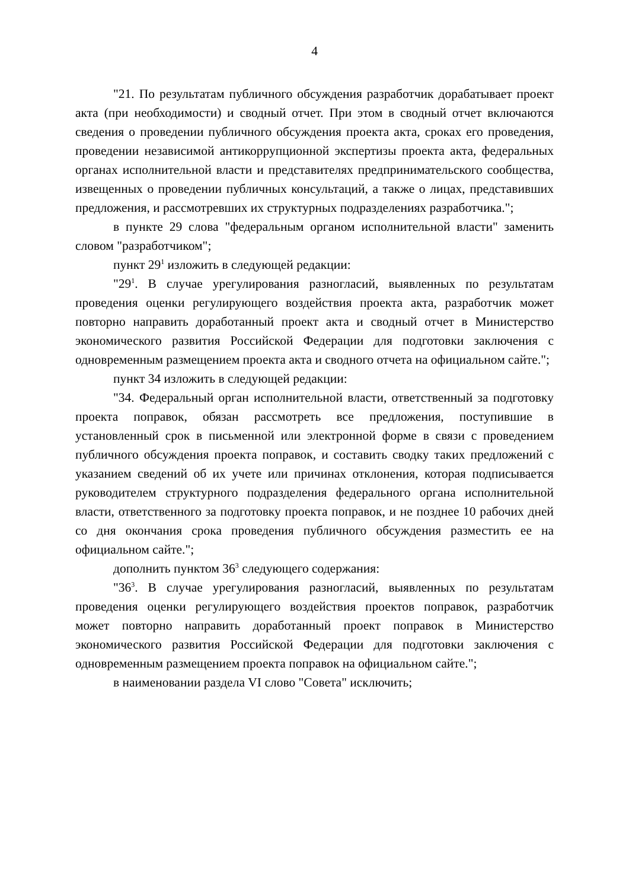4
"21. По результатам публичного обсуждения разработчик дорабатывает проект акта (при необходимости) и сводный отчет. При этом в сводный отчет включаются сведения о проведении публичного обсуждения проекта акта, сроках его проведения, проведении независимой антикоррупционной экспертизы проекта акта, федеральных органах исполнительной власти и представителях предпринимательского сообщества, извещенных о проведении публичных консультаций, а также о лицах, представивших предложения, и рассмотревших их структурных подразделениях разработчика.";
в пункте 29 слова "федеральным органом исполнительной власти" заменить словом "разработчиком";
пункт 29<sup>1</sup> изложить в следующей редакции:
"29<sup>1</sup>. В случае урегулирования разногласий, выявленных по результатам проведения оценки регулирующего воздействия проекта акта, разработчик может повторно направить доработанный проект акта и сводный отчет в Министерство экономического развития Российской Федерации для подготовки заключения с одновременным размещением проекта акта и сводного отчета на официальном сайте.";
пункт 34 изложить в следующей редакции:
"34. Федеральный орган исполнительной власти, ответственный за подготовку проекта поправок, обязан рассмотреть все предложения, поступившие в установленный срок в письменной или электронной форме в связи с проведением публичного обсуждения проекта поправок, и составить сводку таких предложений с указанием сведений об их учете или причинах отклонения, которая подписывается руководителем структурного подразделения федерального органа исполнительной власти, ответственного за подготовку проекта поправок, и не позднее 10 рабочих дней со дня окончания срока проведения публичного обсуждения разместить ее на официальном сайте.";
дополнить пунктом 36<sup>3</sup> следующего содержания:
"36<sup>3</sup>. В случае урегулирования разногласий, выявленных по результатам проведения оценки регулирующего воздействия проектов поправок, разработчик может повторно направить доработанный проект поправок в Министерство экономического развития Российской Федерации для подготовки заключения с одновременным размещением проекта поправок на официальном сайте.";
в наименовании раздела VI слово "Совета" исключить;